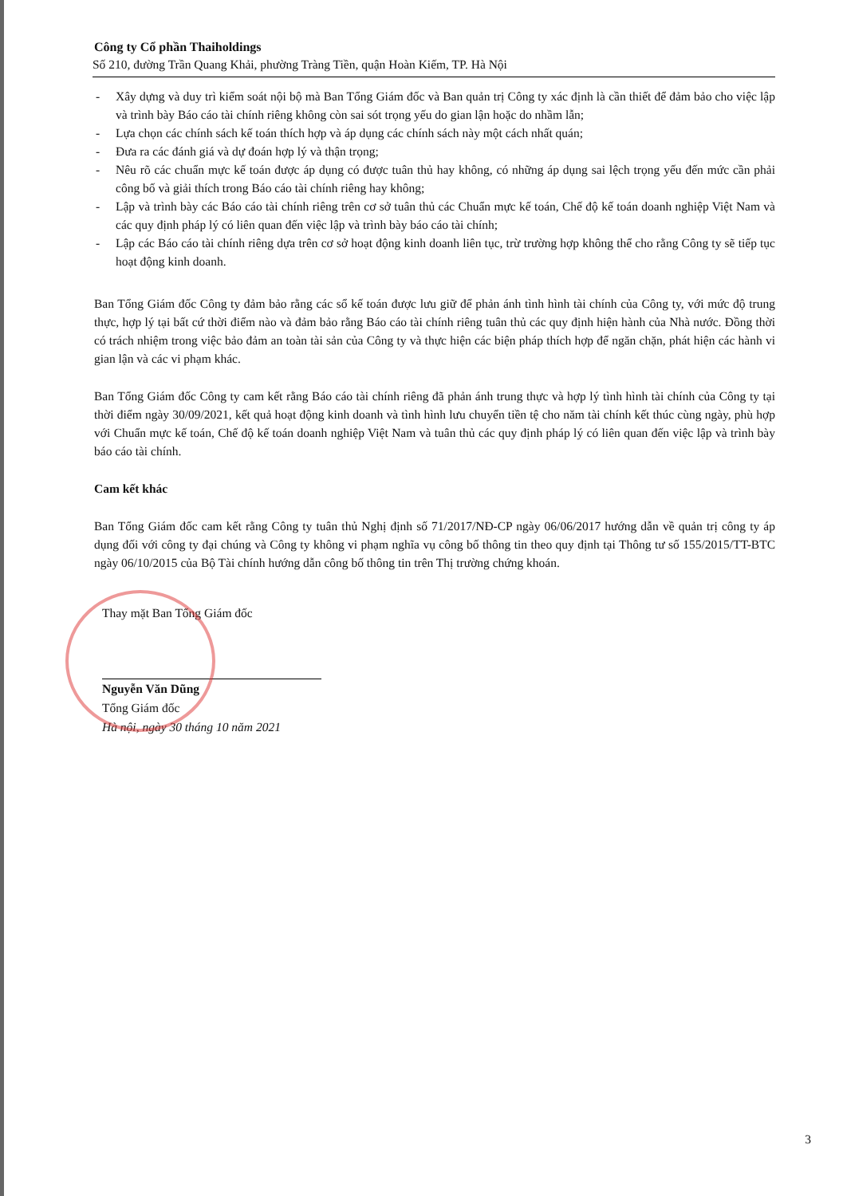Công ty Cổ phần Thaiholdings
Số 210, đường Trần Quang Khải, phường Tràng Tiền, quận Hoàn Kiếm, TP. Hà Nội
- Xây dựng và duy trì kiểm soát nội bộ mà Ban Tổng Giám đốc và Ban quản trị Công ty xác định là cần thiết để đảm bảo cho việc lập và trình bày Báo cáo tài chính riêng không còn sai sót trọng yếu do gian lận hoặc do nhầm lẫn;
- Lựa chọn các chính sách kế toán thích hợp và áp dụng các chính sách này một cách nhất quán;
- Đưa ra các đánh giá và dự đoán hợp lý và thận trọng;
- Nêu rõ các chuẩn mực kế toán được áp dụng có được tuân thủ hay không, có những áp dụng sai lệch trọng yếu đến mức cần phải công bố và giải thích trong Báo cáo tài chính riêng hay không;
- Lập và trình bày các Báo cáo tài chính riêng trên cơ sở tuân thủ các Chuẩn mực kế toán, Chế độ kế toán doanh nghiệp Việt Nam và các quy định pháp lý có liên quan đến việc lập và trình bày báo cáo tài chính;
- Lập các Báo cáo tài chính riêng dựa trên cơ sở hoạt động kinh doanh liên tục, trừ trường hợp không thể cho rằng Công ty sẽ tiếp tục hoạt động kinh doanh.
Ban Tổng Giám đốc Công ty đảm bảo rằng các sổ kế toán được lưu giữ để phản ánh tình hình tài chính của Công ty, với mức độ trung thực, hợp lý tại bất cứ thời điểm nào và đảm bảo rằng Báo cáo tài chính riêng tuân thủ các quy định hiện hành của Nhà nước. Đồng thời có trách nhiệm trong việc bảo đảm an toàn tài sản của Công ty và thực hiện các biện pháp thích hợp để ngăn chặn, phát hiện các hành vi gian lận và các vi phạm khác.
Ban Tổng Giám đốc Công ty cam kết rằng Báo cáo tài chính riêng đã phản ánh trung thực và hợp lý tình hình tài chính của Công ty tại thời điểm ngày 30/09/2021, kết quả hoạt động kinh doanh và tình hình lưu chuyển tiền tệ cho năm tài chính kết thúc cùng ngày, phù hợp với Chuẩn mực kế toán, Chế độ kế toán doanh nghiệp Việt Nam và tuân thủ các quy định pháp lý có liên quan đến việc lập và trình bày báo cáo tài chính.
Cam kết khác
Ban Tổng Giám đốc cam kết rằng Công ty tuân thủ Nghị định số 71/2017/NĐ-CP ngày 06/06/2017 hướng dẫn về quản trị công ty áp dụng đối với công ty đại chúng và Công ty không vi phạm nghĩa vụ công bố thông tin theo quy định tại Thông tư số 155/2015/TT-BTC ngày 06/10/2015 của Bộ Tài chính hướng dẫn công bố thông tin trên Thị trường chứng khoán.
Thay mặt Ban Tổng Giám đốc
Nguyễn Văn Dũng
Tổng Giám đốc
Hà nội, ngày 30 tháng 10 năm 2021
3